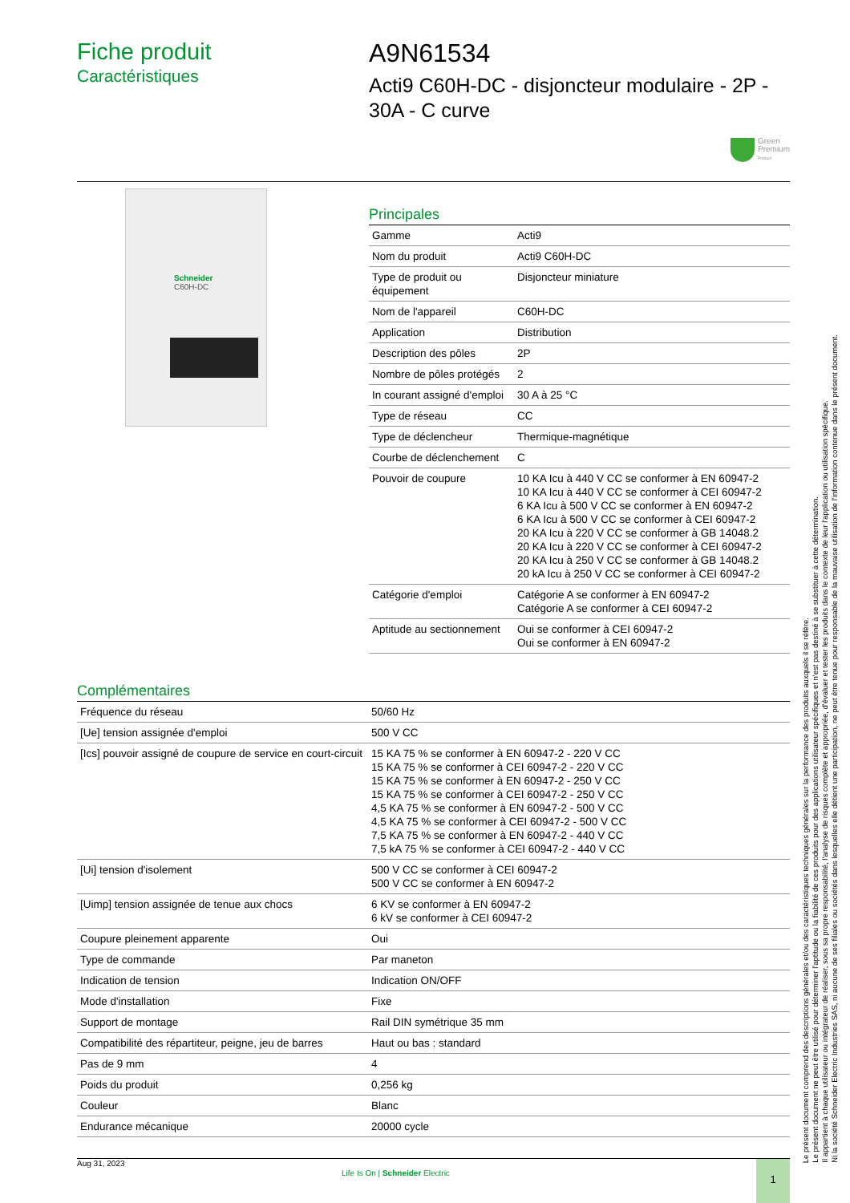Fiche produit
Caractéristiques
A9N61534
Acti9 C60H-DC - disjoncteur modulaire - 2P - 30A - C curve
Green
Premium
Product
Schneider
C60H-DC
Principales
| Gamme | Acti9 |
| Nom du produit | Acti9 C60H-DC |
| Type de produit ou équipement | Disjoncteur miniature |
| Nom de l'appareil | C60H-DC |
| Application | Distribution |
| Description des pôles | 2P |
| Nombre de pôles protégés | 2 |
| In courant assigné d'emploi | 30 A à 25 °C |
| Type de réseau | CC |
| Type de déclencheur | Thermique-magnétique |
| Courbe de déclenchement | C |
| Pouvoir de coupure | 10 KA Icu à 440 V CC se conformer à EN 60947-2 10 KA Icu à 440 V CC se conformer à CEI 60947-2 6 KA Icu à 500 V CC se conformer à EN 60947-2 6 KA Icu à 500 V CC se conformer à CEI 60947-2 20 KA Icu à 220 V CC se conformer à GB 14048.2 20 KA Icu à 220 V CC se conformer à CEI 60947-2 20 KA Icu à 250 V CC se conformer à GB 14048.2 20 kA Icu à 250 V CC se conformer à CEI 60947-2 |
| Catégorie d'emploi | Catégorie A se conformer à EN 60947-2 Catégorie A se conformer à CEI 60947-2 |
| Aptitude au sectionnement | Oui se conformer à CEI 60947-2 Oui se conformer à EN 60947-2 |
Complémentaires
| Fréquence du réseau | 50/60 Hz |
| [Ue] tension assignée d'emploi | 500 V CC |
| [Ics] pouvoir assigné de coupure de service en court-circuit | 15 KA 75 % se conformer à EN 60947-2 - 220 V CC 15 KA 75 % se conformer à CEI 60947-2 - 220 V CC 15 KA 75 % se conformer à EN 60947-2 - 250 V CC 15 KA 75 % se conformer à CEI 60947-2 - 250 V CC 4,5 KA 75 % se conformer à EN 60947-2 - 500 V CC 4,5 KA 75 % se conformer à CEI 60947-2 - 500 V CC 7,5 KA 75 % se conformer à EN 60947-2 - 440 V CC 7,5 kA 75 % se conformer à CEI 60947-2 - 440 V CC |
| [Ui] tension d'isolement | 500 V CC se conformer à CEI 60947-2 500 V CC se conformer à EN 60947-2 |
| [Uimp] tension assignée de tenue aux chocs | 6 KV se conformer à EN 60947-2 6 kV se conformer à CEI 60947-2 |
| Coupure pleinement apparente | Oui |
| Type de commande | Par maneton |
| Indication de tension | Indication ON/OFF |
| Mode d'installation | Fixe |
| Support de montage | Rail DIN symétrique 35 mm |
| Compatibilité des répartiteur, peigne, jeu de barres | Haut ou bas : standard |
| Pas de 9 mm | 4 |
| Poids du produit | 0,256 kg |
| Couleur | Blanc |
| Endurance mécanique | 20000 cycle |
Aug 31, 2023
Life Is On | Schneider Electric
1
Le présent document comprend des descriptions générales et/ou des caractéristiques techniques générales sur la performance des produits auxquels il se réfère.
Le présent document ne peut être utilisé pour déterminer l'aptitude ou la fiabilité de ces produits pour des applications utilisateur spécifiques et n'est pas destiné à se substituer à cette détermination.
Il appartient à chaque utilisateur ou intégrateur de réaliser, sous sa propre responsabilité, l'analyse de risques complète et appropriée, d'évaluer et tester les produits dans le contexte de leur l'application ou utilisation spécifique.
Ni la société Schneider Electric Industries SAS, ni aucune de ses filiales ou sociétés dans lesquelles elle détient une participation, ne peut être tenue pour responsable de la mauvaise utilisation de l'information contenue dans le présent document.